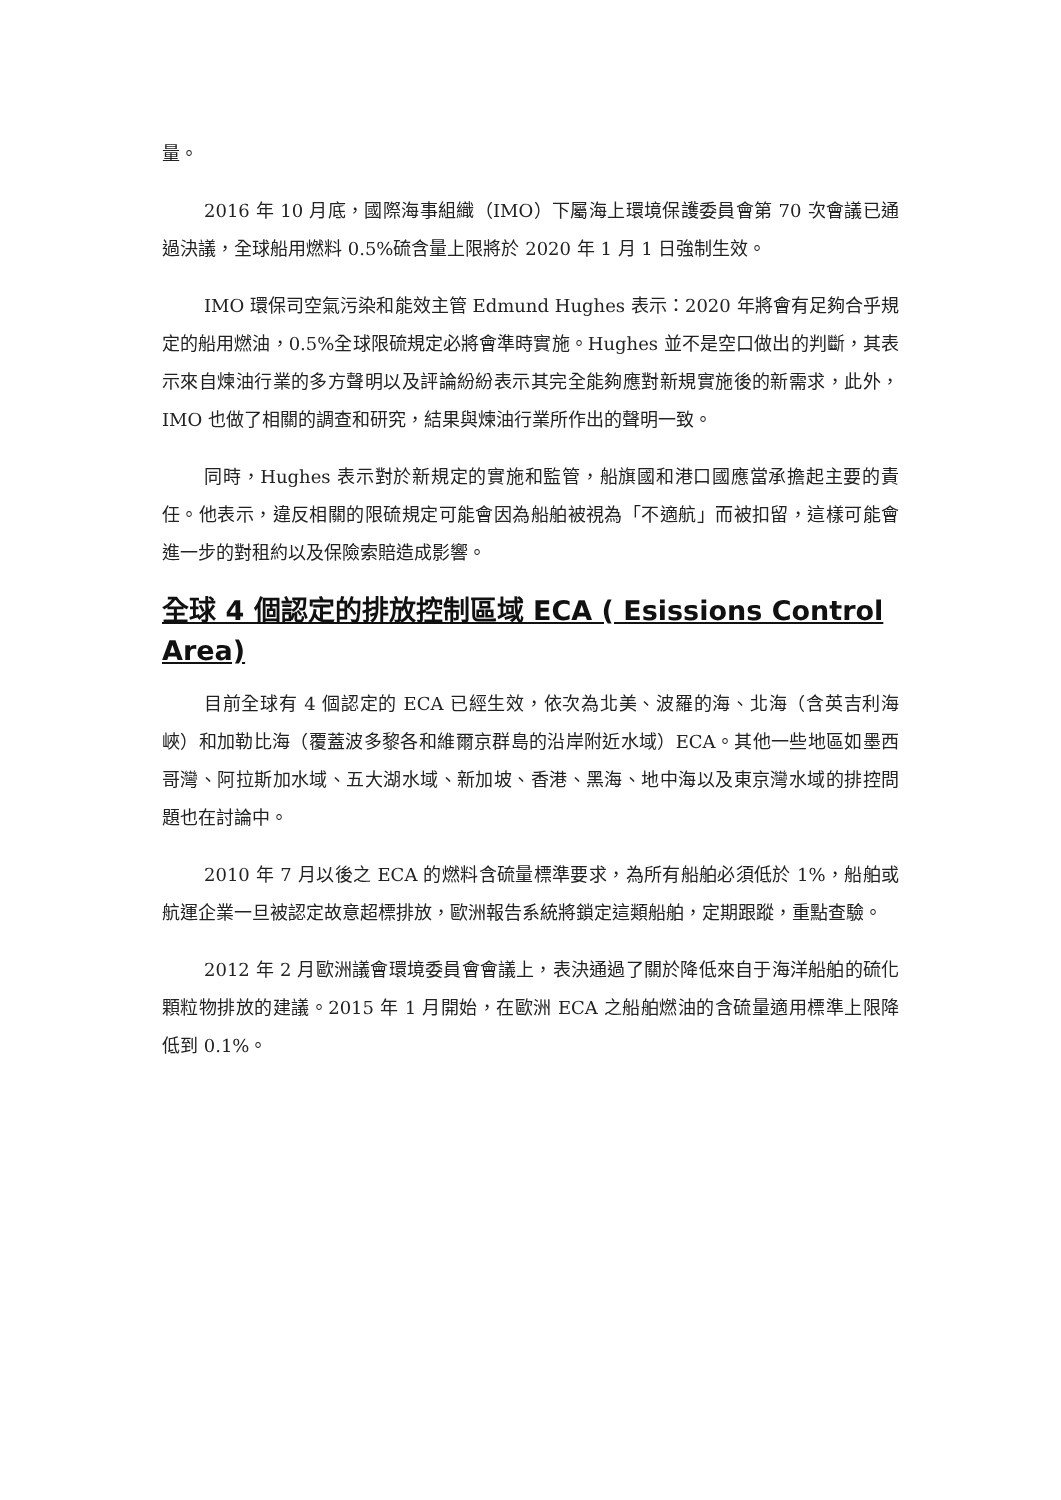量。
2016 年 10 月底，國際海事組織（IMO）下屬海上環境保護委員會第 70 次會議已通過決議，全球船用燃料 0.5%硫含量上限將於 2020 年 1 月 1 日強制生效。
IMO 環保司空氣污染和能效主管 Edmund Hughes 表示：2020 年將會有足夠合乎規定的船用燃油，0.5%全球限硫規定必將會準時實施。Hughes 並不是空口做出的判斷，其表示來自煉油行業的多方聲明以及評論紛紛表示其完全能夠應對新規實施後的新需求，此外，IMO 也做了相關的調查和研究，結果與煉油行業所作出的聲明一致。
同時，Hughes 表示對於新規定的實施和監管，船旗國和港口國應當承擔起主要的責任。他表示，違反相關的限硫規定可能會因為船舶被視為「不適航」而被扣留，這樣可能會進一步的對租約以及保險索賠造成影響。
全球 4 個認定的排放控制區域 ECA ( Esissions Control Area)
目前全球有 4 個認定的 ECA 已經生效，依次為北美、波羅的海、北海（含英吉利海峽）和加勒比海（覆蓋波多黎各和維爾京群島的沿岸附近水域）ECA。其他一些地區如墨西哥灣、阿拉斯加水域、五大湖水域、新加坡、香港、黑海、地中海以及東京灣水域的排控問題也在討論中。
2010 年 7 月以後之 ECA 的燃料含硫量標準要求，為所有船舶必須低於 1%，船舶或航運企業一旦被認定故意超標排放，歐洲報告系統將鎖定這類船舶，定期跟蹤，重點查驗。
2012 年 2 月歐洲議會環境委員會會議上，表決通過了關於降低來自于海洋船舶的硫化顆粒物排放的建議。2015 年 1 月開始，在歐洲 ECA 之船舶燃油的含硫量適用標準上限降低到 0.1%。